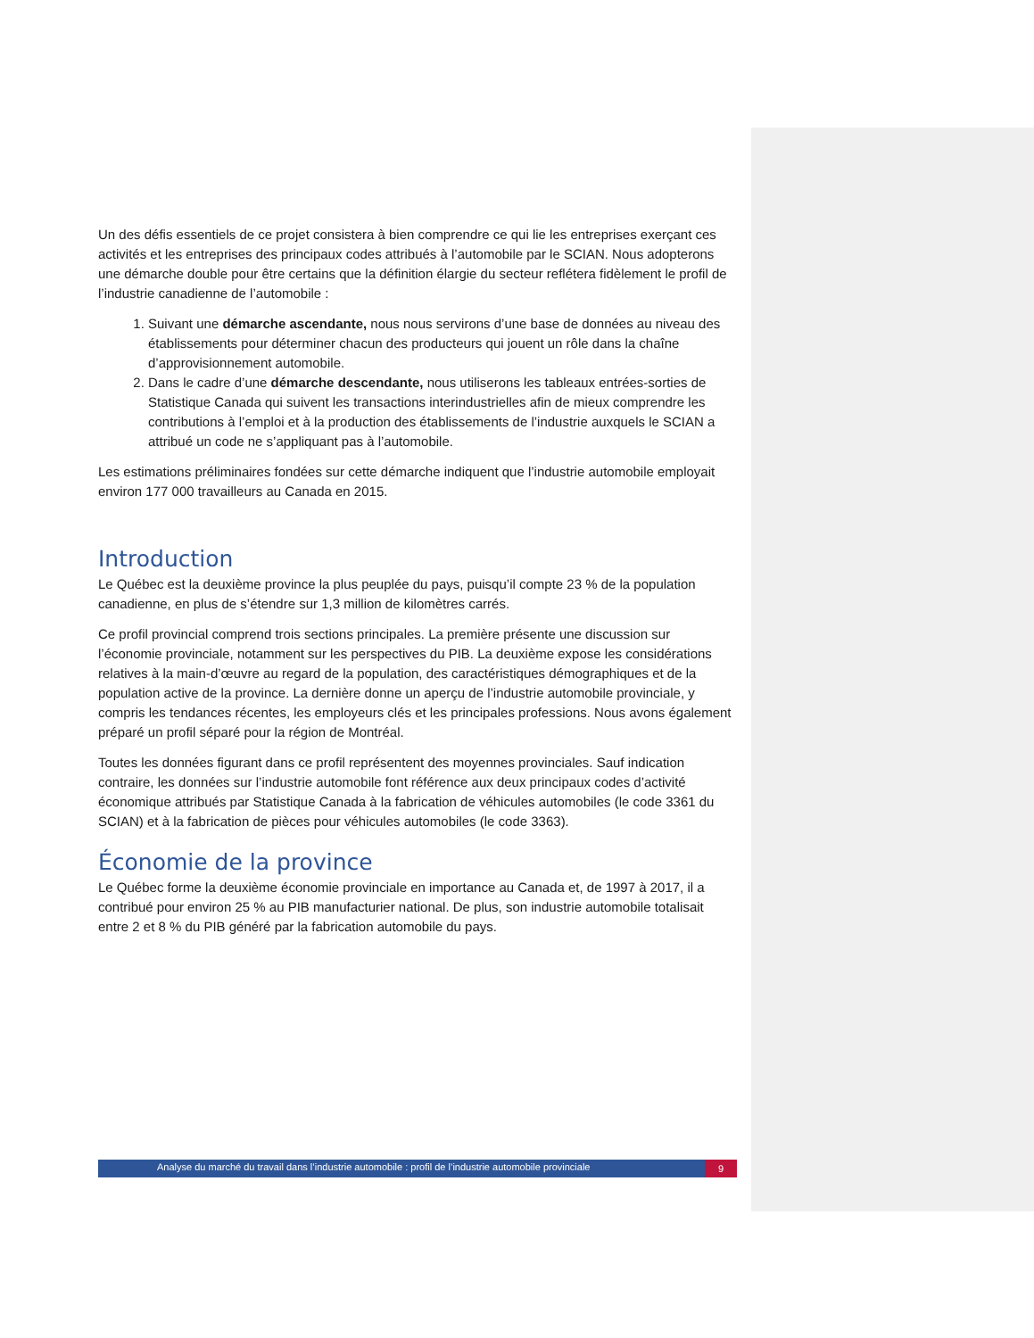Un des défis essentiels de ce projet consistera à bien comprendre ce qui lie les entreprises exerçant ces activités et les entreprises des principaux codes attribués à l’automobile par le SCIAN. Nous adopterons une démarche double pour être certains que la définition élargie du secteur reflétera fidèlement le profil de l’industrie canadienne de l’automobile :
1. Suivant une démarche ascendante, nous nous servirons d’une base de données au niveau des établissements pour déterminer chacun des producteurs qui jouent un rôle dans la chaîne d’approvisionnement automobile.
2. Dans le cadre d’une démarche descendante, nous utiliserons les tableaux entrées-sorties de Statistique Canada qui suivent les transactions interindustrielles afin de mieux comprendre les contributions à l’emploi et à la production des établissements de l’industrie auxquels le SCIAN a attribué un code ne s’appliquant pas à l’automobile.
Les estimations préliminaires fondées sur cette démarche indiquent que l’industrie automobile employait environ 177 000 travailleurs au Canada en 2015.
Introduction
Le Québec est la deuxième province la plus peuplée du pays, puisqu’il compte 23 % de la population canadienne, en plus de s’étendre sur 1,3 million de kilomètres carrés.
Ce profil provincial comprend trois sections principales. La première présente une discussion sur l’économie provinciale, notamment sur les perspectives du PIB. La deuxième expose les considérations relatives à la main-d’œuvre au regard de la population, des caractéristiques démographiques et de la population active de la province. La dernière donne un aperçu de l’industrie automobile provinciale, y compris les tendances récentes, les employeurs clés et les principales professions. Nous avons également préparé un profil séparé pour la région de Montréal.
Toutes les données figurant dans ce profil représentent des moyennes provinciales. Sauf indication contraire, les données sur l’industrie automobile font référence aux deux principaux codes d’activité économique attribués par Statistique Canada à la fabrication de véhicules automobiles (le code 3361 du SCIAN) et à la fabrication de pièces pour véhicules automobiles (le code 3363).
Économie de la province
Le Québec forme la deuxième économie provinciale en importance au Canada et, de 1997 à 2017, il a contribué pour environ 25 % au PIB manufacturier national. De plus, son industrie automobile totalisait entre 2 et 8 % du PIB généré par la fabrication automobile du pays.
Analyse du marché du travail dans l’industrie automobile : profil de l’industrie automobile provinciale
9